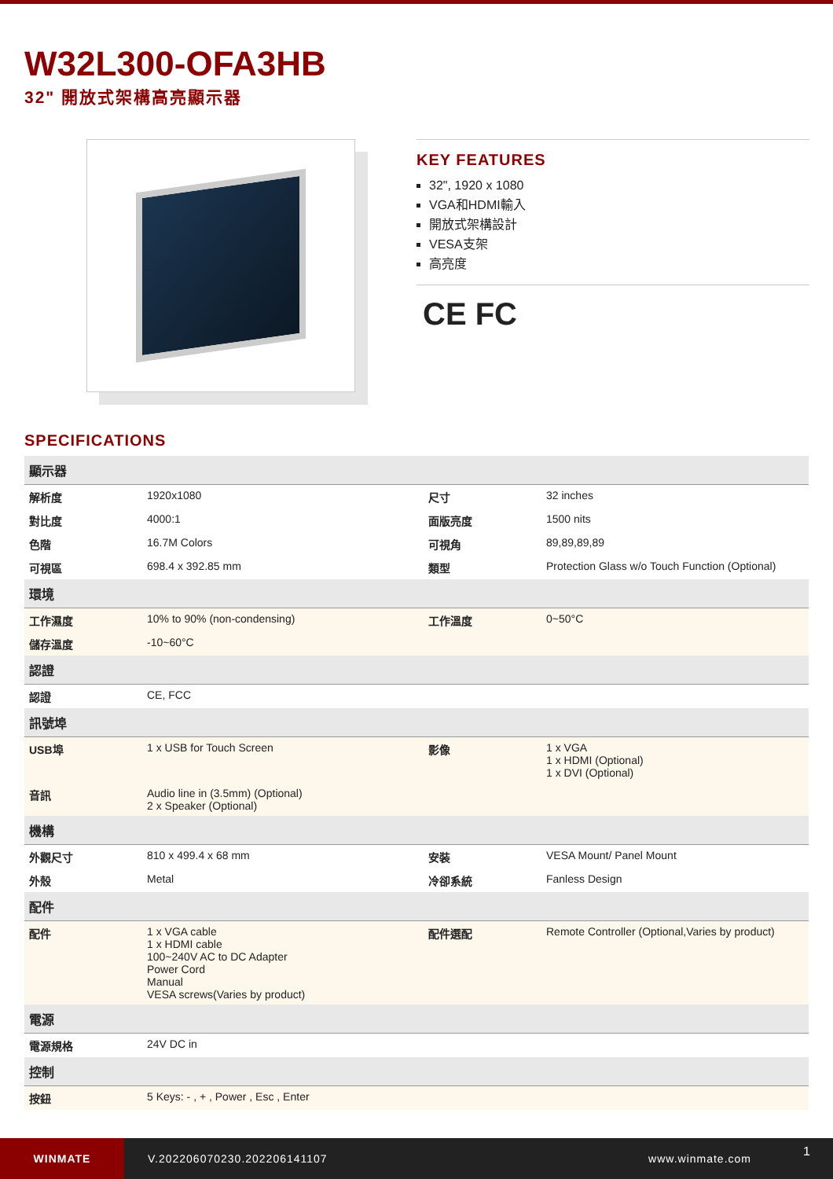W32L300-OFA3HB
32" 開放式架構高亮顯示器
KEY FEATURES
32", 1920 x 1080
VGA和HDMI輸入
開放式架構設計
VESA支架
高亮度
CE FC
SPECIFICATIONS
| 顯示器 | | | |
| --- | --- | --- | --- |
| 解析度 | 1920x1080 | 尺寸 | 32 inches |
| 對比度 | 4000:1 | 面版亮度 | 1500 nits |
| 色階 | 16.7M Colors | 可視角 | 89,89,89,89 |
| 可視區 | 698.4 x 392.85 mm | 類型 | Protection Glass w/o Touch Function (Optional) |
| 環境 | | | |
| 工作濕度 | 10% to 90% (non-condensing) | 工作溫度 | 0~50°C |
| 儲存溫度 | -10~60°C | | |
| 認證 | | | |
| 認證 | CE, FCC | | |
| 訊號埠 | | | |
| USB埠 | 1 x USB for Touch Screen | 影像 | 1 x VGA 1 x HDMI (Optional) 1 x DVI (Optional) |
| 音訊 | Audio line in (3.5mm) (Optional) 2 x Speaker (Optional) | | |
| 機構 | | | |
| 外觀尺寸 | 810 x 499.4 x 68 mm | 安裝 | VESA Mount/ Panel Mount |
| 外殼 | Metal | 冷卻系統 | Fanless Design |
| 配件 | | | |
| 配件 | 1 x VGA cable 1 x HDMI cable 100~240V AC to DC Adapter Power Cord Manual VESA screws(Varies by product) | 配件選配 | Remote Controller (Optional,Varies by product) |
| 電源 | | | |
| 電源規格 | 24V DC in | | |
| 控制 | | | |
| 按鈕 | 5 Keys: - , + , Power , Esc , Enter | | |
WINMATE
V.202206070230.202206141107 www.winmate.com
1